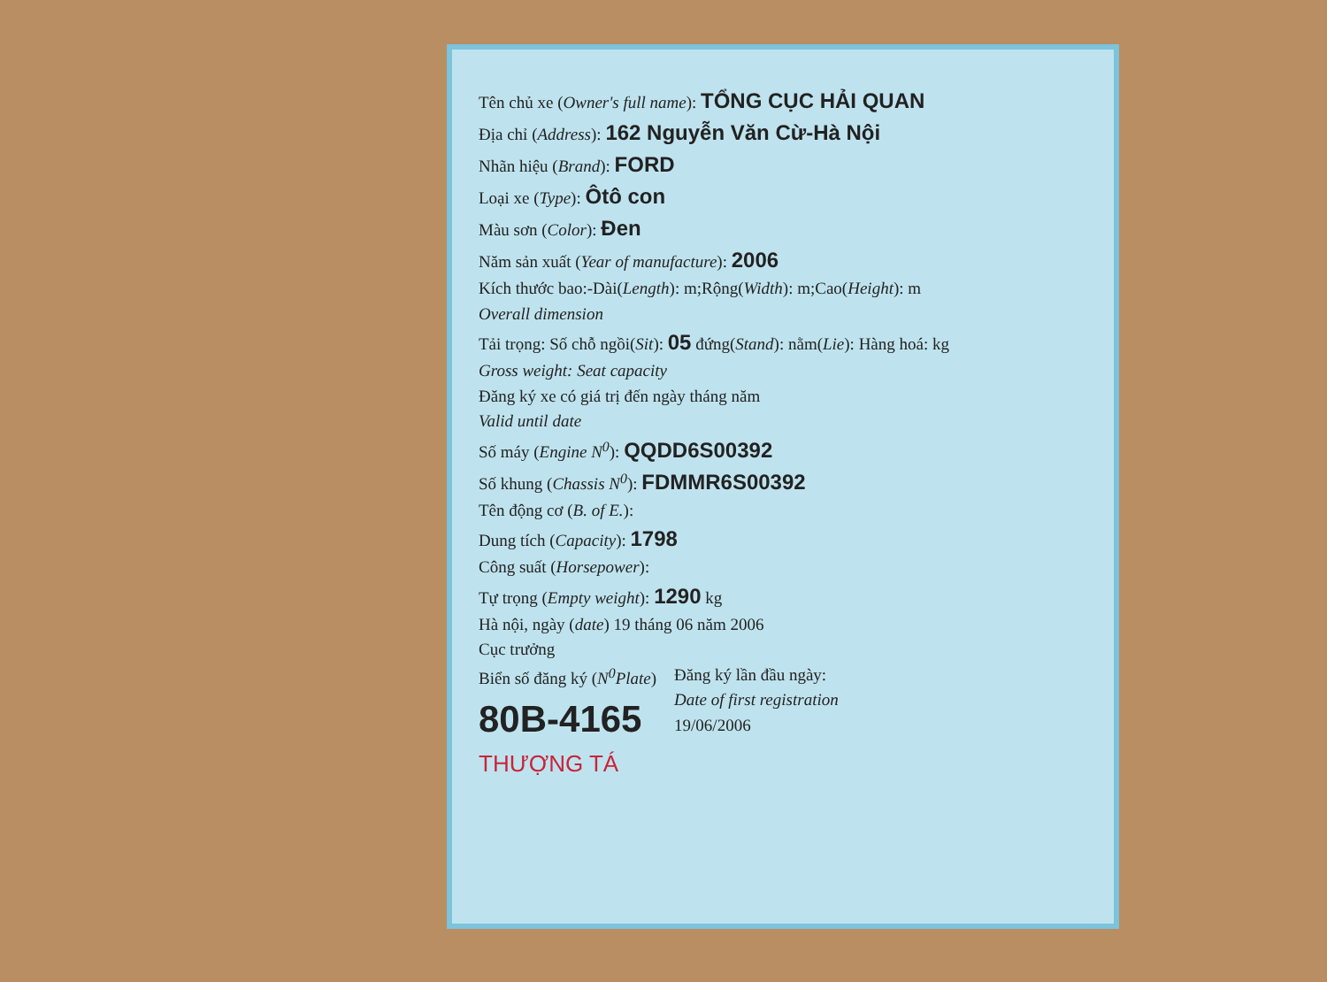Tên chủ xe (Owner's full name): TỔNG CỤC HẢI QUAN
Địa chỉ (Address): 162 Nguyễn Văn Cừ-Hà Nội
Nhãn hiệu (Brand): FORD
Loại xe (Type): Ôtô con
Màu sơn (Color): Đen
Năm sản xuất (Year of manufacture): 2006
Kích thước bao:-Dài(Length): m;Rộng(Width): m;Cao(Height): m
Overall dimension
Tải trọng: Số chỗ ngồi(Sit): 05 đứng(Stand): nằm(Lie): Hàng hoá: kg
Gross weight: Seat capacity
Đăng ký xe có giá trị đến ngày tháng năm
Valid until date
Số máy (Engine N<sup>0</sup>): QQDD6S00392
Số khung (Chassis N<sup>0</sup>): FDMMR6S00392
Tên động cơ (B. of E.):
Dung tích (Capacity): 1798
Công suất (Horsepower):
Tự trọng (Empty weight): 1290 kg
Hà nội, ngày (date) 19 tháng 06 năm 2006
Cục trưởng
Biển số đăng ký (N<sup>0</sup>Plate)
80B-4165
Đăng ký lần đầu ngày:
Date of first registration
19/06/2006
THƯỢNG TÁ